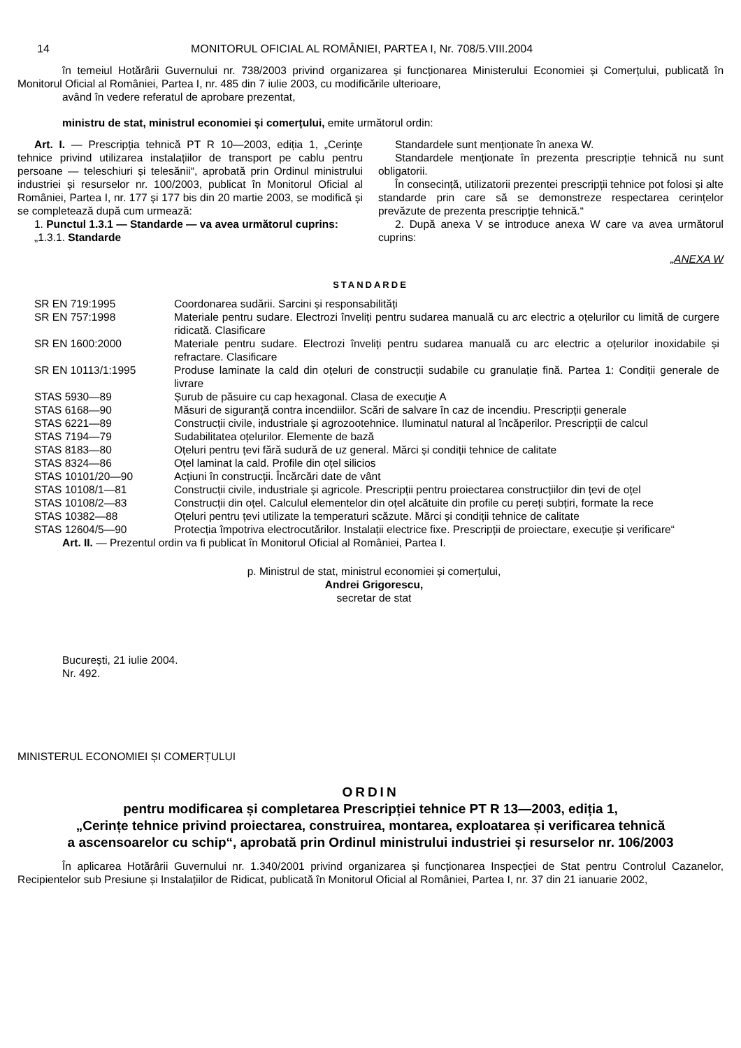14 MONITORUL OFICIAL AL ROMÂNIEI, PARTEA I, Nr. 708/5.VIII.2004
în temeiul Hotărârii Guvernului nr. 738/2003 privind organizarea și funcționarea Ministerului Economiei și Comerțului, publicată în Monitorul Oficial al României, Partea I, nr. 485 din 7 iulie 2003, cu modificările ulterioare,
având în vedere referatul de aprobare prezentat,
ministru de stat, ministrul economiei și comerțului, emite următorul ordin:
Art. I. — Prescripția tehnică PT R 10—2003, ediția 1, „Cerințe tehnice privind utilizarea instalațiilor de transport pe cablu pentru persoane — teleschiuri și telesănii“, aprobată prin Ordinul ministrului industriei și resurselor nr. 100/2003, publicat în Monitorul Oficial al României, Partea I, nr. 177 și 177 bis din 20 martie 2003, se modifică și se completează după cum urmează:
1. Punctul 1.3.1 — Standarde — va avea următorul cuprins:
„1.3.1. Standarde
Standardele sunt menționate în anexa W.
Standardele menționate în prezenta prescripție tehnică nu sunt obligatorii.
În consecință, utilizatorii prezentei prescripții tehnice pot folosi și alte standarde prin care să se demonstreze respectarea cerințelor prevăzute de prezenta prescripție tehnică.“
2. După anexa V se introduce anexa W care va avea următorul cuprins:
„ANEXA W
STANDARDE
| SR EN 719:1995 | Coordonarea sudării. Sarcini și responsabilități |
| SR EN 757:1998 | Materiale pentru sudare. Electrozi înveliți pentru sudarea manuală cu arc electric a oțelurilor cu limită de curgere ridicată. Clasificare |
| SR EN 1600:2000 | Materiale pentru sudare. Electrozi înveliți pentru sudarea manuală cu arc electric a oțelurilor inoxidabile și refractare. Clasificare |
| SR EN 10113/1:1995 | Produse laminate la cald din oțeluri de construcții sudabile cu granulație fină. Partea 1: Condiții generale de livrare |
| STAS 5930—89 | Șurub de păsuire cu cap hexagonal. Clasa de execuție A |
| STAS 6168—90 | Măsuri de siguranță contra incendiilor. Scări de salvare în caz de incendiu. Prescripții generale |
| STAS 6221—89 | Construcții civile, industriale și agrozootehnice. Iluminatul natural al încăperilor. Prescripții de calcul |
| STAS 7194—79 | Sudabilitatea oțelurilor. Elemente de bază |
| STAS 8183—80 | Oțeluri pentru țevi fără sudură de uz general. Mărci și condiții tehnice de calitate |
| STAS 8324—86 | Oțel laminat la cald. Profile din oțel silicios |
| STAS 10101/20—90 | Acțiuni în construcții. Încărcări date de vânt |
| STAS 10108/1—81 | Construcții civile, industriale și agricole. Prescripții pentru proiectarea construcțiilor din țevi de oțel |
| STAS 10108/2—83 | Construcții din oțel. Calculul elementelor din oțel alcătuite din profile cu pereți subțiri, formate la rece |
| STAS 10382—88 | Oțeluri pentru țevi utilizate la temperaturi scăzute. Mărci și condiții tehnice de calitate |
| STAS 12604/5—90 | Protecția împotriva electrocutărilor. Instalații electrice fixe. Prescripții de proiectare, execuție și verificare“ |
Art. II. — Prezentul ordin va fi publicat în Monitorul Oficial al României, Partea I.
p. Ministrul de stat, ministrul economiei și comerțului,
Andrei Grigorescu,
secretar de stat
București, 21 iulie 2004.
Nr. 492.
MINISTERUL ECONOMIEI ȘI COMERȚULUI
ORDIN
pentru modificarea și completarea Prescripției tehnice PT R 13—2003, ediția 1,
„Cerințe tehnice privind proiectarea, construirea, montarea, exploatarea și verificarea tehnică
a ascensoarelor cu schip“, aprobată prin Ordinul ministrului industriei și resurselor nr. 106/2003
În aplicarea Hotărârii Guvernului nr. 1.340/2001 privind organizarea și funcționarea Inspecției de Stat pentru Controlul Cazanelor, Recipientelor sub Presiune și Instalațiilor de Ridicat, publicată în Monitorul Oficial al României, Partea I, nr. 37 din 21 ianuarie 2002,